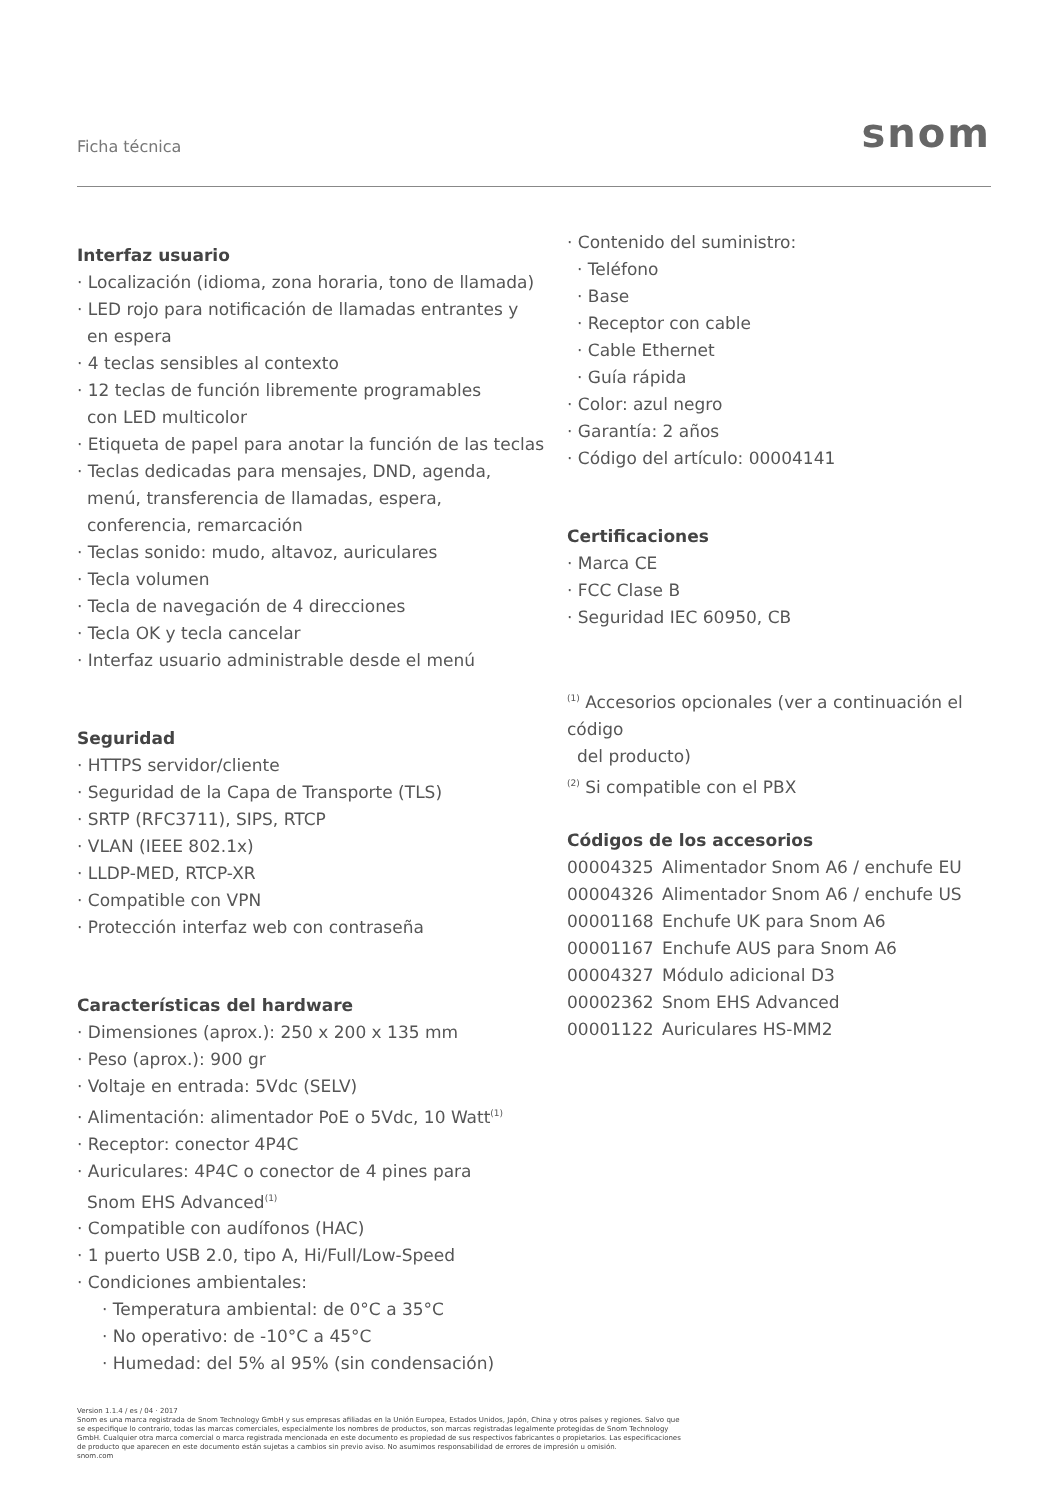Ficha técnica snom
Interfaz usuario
· Localización (idioma, zona horaria, tono de llamada)
· LED rojo para notificación de llamadas entrantes y
en espera
· 4 teclas sensibles al contexto
· 12 teclas de función libremente programables
con LED multicolor
· Etiqueta de papel para anotar la función de las teclas
· Teclas dedicadas para mensajes, DND, agenda,
menú, transferencia de llamadas, espera,
conferencia, remarcación
· Teclas sonido: mudo, altavoz, auriculares
· Tecla volumen
· Tecla de navegación de 4 direcciones
· Tecla OK y tecla cancelar
· Interfaz usuario administrable desde el menú
Seguridad
· HTTPS servidor/cliente
· Seguridad de la Capa de Transporte (TLS)
· SRTP (RFC3711), SIPS, RTCP
· VLAN (IEEE 802.1x)
· LLDP-MED, RTCP-XR
· Compatible con VPN
· Protección interfaz web con contraseña
Características del hardware
· Dimensiones (aprox.): 250 x 200 x 135 mm
· Peso (aprox.): 900 gr
· Voltaje en entrada: 5Vdc (SELV)
· Alimentación: alimentador PoE o 5Vdc, 10 Watt<sup>(1)</sup>
· Receptor: conector 4P4C
· Auriculares: 4P4C o conector de 4 pines para
Snom EHS Advanced<sup>(1)</sup>
· Compatible con audífonos (HAC)
· 1 puerto USB 2.0, tipo A, Hi/Full/Low-Speed
· Condiciones ambientales:
· Temperatura ambiental: de 0°C a 35°C
· No operativo: de -10°C a 45°C
· Humedad: del 5% al 95% (sin condensación)
· Contenido del suministro:
· Teléfono
· Base
· Receptor con cable
· Cable Ethernet
· Guía rápida
· Color: azul negro
· Garantía: 2 años
· Código del artículo: 00004141
Certificaciones
· Marca CE
· FCC Clase B
· Seguridad IEC 60950, CB
<sup>(1)</sup> Accesorios opcionales (ver a continuación el código
del producto)
<sup>(2)</sup> Si compatible con el PBX
Códigos de los accesorios
00004325 Alimentador Snom A6 / enchufe EU
00004326 Alimentador Snom A6 / enchufe US
00001168 Enchufe UK para Snom A6
00001167 Enchufe AUS para Snom A6
00004327 Módulo adicional D3
00002362 Snom EHS Advanced
00001122 Auriculares HS-MM2
Version 1.1.4 / es / 04 · 2017
Snom es una marca registrada de Snom Technology GmbH y sus empresas afiliadas en la Unión Europea, Estados Unidos, Japón, China y otros países y regiones. Salvo que se especifique lo contrario, todas las marcas comerciales, especialmente los nombres de productos, son marcas registradas legalmente protegidas de Snom Technology GmbH. Cualquier otra marca comercial o marca registrada mencionada en este documento es propiedad de sus respectivos fabricantes o propietarios. Las especificaciones de producto que aparecen en este documento están sujetas a cambios sin previo aviso. No asumimos responsabilidad de errores de impresión u omisión.
snom.com